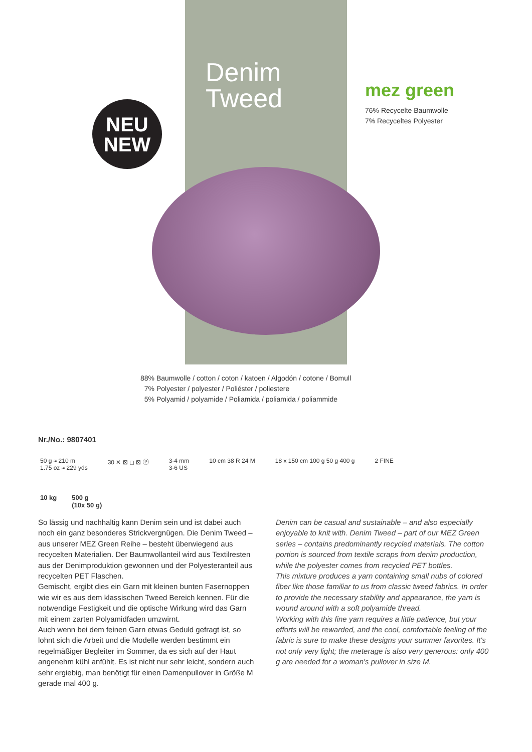NEU
NEW
Denim
Tweed
mez green
76% Recycelte Baumwolle
7% Recyceltes Polyester
88% Baumwolle / cotton / coton / katoen / Algodón / cotone / Bomull
7% Polyester / polyester / Poliéster / poliestere
5% Polyamid / polyamide / Poliamida / poliamida / poliammide
Nr./No.: 9807401
50 g ≈ 210 m
1.75 oz ≈ 229 yds 30 ✕ ⊠ ◻ ⊠ Ⓟ 3-4 mm
3-6 US 10 cm 38 R 24 M 18 x 150 cm 100 g 50 g 400 g 2 FINE
10 kg 500 g
(10x 50 g)
So lässig und nachhaltig kann Denim sein und ist dabei auch noch ein ganz besonderes Strickvergnügen. Die Denim Tweed – aus unserer MEZ Green Reihe – besteht überwiegend aus recycelten Materialien. Der Baumwollanteil wird aus Textilresten aus der Denimproduktion gewonnen und der Polyesteranteil aus recycelten PET Flaschen.
Gemischt, ergibt dies ein Garn mit kleinen bunten Fasernoppen wie wir es aus dem klassischen Tweed Bereich kennen. Für die notwendige Festigkeit und die optische Wirkung wird das Garn mit einem zarten Polyamidfaden umzwirnt.
Auch wenn bei dem feinen Garn etwas Geduld gefragt ist, so lohnt sich die Arbeit und die Modelle werden bestimmt ein regelmäßiger Begleiter im Sommer, da es sich auf der Haut angenehm kühl anfühlt. Es ist nicht nur sehr leicht, sondern auch sehr ergiebig, man benötigt für einen Damenpullover in Größe M gerade mal 400 g.
Denim can be casual and sustainable – and also especially enjoyable to knit with. Denim Tweed – part of our MEZ Green series – contains predominantly recycled materials. The cotton portion is sourced from textile scraps from denim production, while the polyester comes from recycled PET bottles.
This mixture produces a yarn containing small nubs of colored fiber like those familiar to us from classic tweed fabrics. In order to provide the necessary stability and appearance, the yarn is wound around with a soft polyamide thread.
Working with this fine yarn requires a little patience, but your efforts will be rewarded, and the cool, comfortable feeling of the fabric is sure to make these designs your summer favorites. It's not only very light; the meterage is also very generous: only 400 g are needed for a woman's pullover in size M.